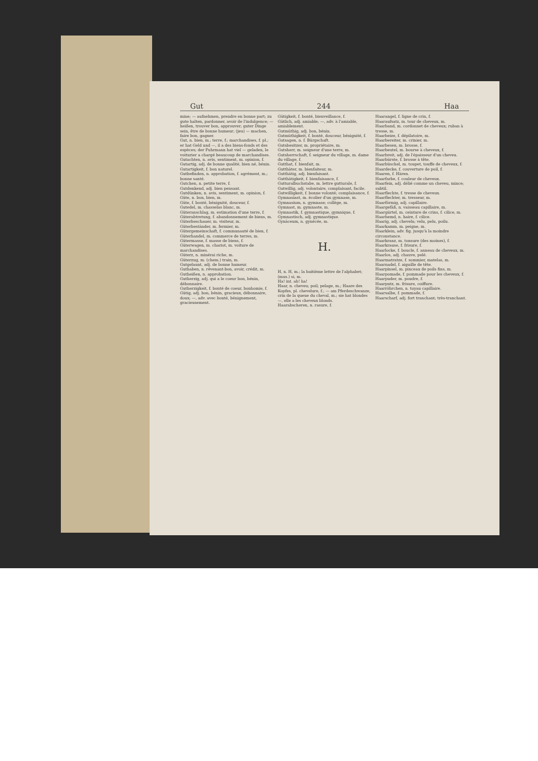Gut 244 Haa
mine; — aufnehmen, prendre en bonne part; zu gute halten, pardonner, avoir de l'indulgence; — heißen, trouver bon, approuver; guter Dinge sein, être de bonne humeur; (jeu) — machen, faire bon, gagner.
Gut, n. bien, m.; terre, f.; marchandises, f. pl.; er hat Geld und —, il a des biens-fonds et des espèces; der Fuhrmann hat viel — geladen, le voiturier a chargé beaucoup de marchandises.
Gutachten, n. avis, sentiment, m. opinion, f.
Gutartig, adj. de bonne qualité, bien né, bénin.
Gutartigkeit, f. bon naturel.
Gutbefinden, n. approbation, f. agrément, m.; bonne santé.
Gutchen, n. petite terre, f.
Gutdenkend, adj. bien pensant.
Gutdünken, n. avis, sentiment, m. opinion, f.
Güte, n. bon, bien, m.
Güte, f. bonté, bénignité, douceur, f.
Gutedel, m. chasselas blanc, m.
Güteranschlag, m. estimation d'une terre, f.
Güterabtretung, f. abandonnement de biens, m.
Güterbeschauer, m. visiteur, m.
Güterbeständer, m. fermier, m.
Gütergemeinschaft, f. communauté de bien, f.
Güterhandel, m. commerce de terres, m.
Gütermasse, f. masse de biens, f.
Güterwagen, m. chariot, m. voiture de marchandises.
Güterz, n. minérai riche, m.
Güterzug, m. (chem.) train, m.
Gutgelaunt, adj. de bonne humeur.
Guthaben, n. révenant-bon, avoir, crédit, m.
Gutheißen, n. approbation.
Gutherzig, adj. qui a le coeur bon, bénin, débonnaire.
Gutherzigkeit, f. bonté de coeur, bonhomie, f.
Gütig, adj. bon, bénin, gracieux, débonnaire, doux; —, adv. avec bonté, bénignement, gracieusement.
Gütigkeit, f. bonté, bienveillance, f.
Gütlich, adj. amiable; —, adv. à l'amiable, amiablement.
Gutmüthig, adj. bon, bénin.
Gutmüthigkeit, f. bonté, douceur, bénignité, f.
Gutsagen, n. f. Bürgschaft.
Gutsbesitzer, m. propriétaire, m.
Gutsherr, m. seigneur d'une terre, m.
Gutsherrschaft, f. seigneur du village, m. dame du village, f.
Gutthat, f. bienfait, m.
Gutthäter, m. bienfaiteur, m.
Gutthätig, adj. bienfaisant.
Gutthätigkeit, f. bienfaisance, f.
Gutturalbuchstabe, m. lettre gutturale, f.
Gutwillig, adj. volontaire, complaisant, facile.
Gutwilligkeit, f. bonne volonté; complaisance, f.
Gymnasiast, m. écolier d'un gymnase, m.
Gymnasium, n. gymnase; collège, m.
Gymnast, m. gymnaste, m.
Gymnastik, f. gymnastique, gymnique, f.
Gymnastisch, adj. gymnastique.
Gynäceum, n. gynécée, m.
H.
H, n. H, m.; la huitième lettre de l'alphabet; (mus.) si, m.
Ha! int. ah! ha!
Haar, n. cheveu; poil; pelage, m.; Haare des Kopfes, pl. chevelure, f.; — am Pferdeschwanze, crin de la queue du cheval, m.; sie hat blondes —, elle a les cheveux blonds.
Haarabscheren, n. rasure, f.
Haarangel, f. ligne de crin, f.
Haaraufsatz, m. tour de cheveux, m.
Haarband, m. cordonnet de cheveux; ruban à tresse, m.
Haarbeize, f. dépilatoire, m.
Haarbereiter, m. crinier, m.
Haarbesen, m. brosse, f.
Haarbeutel, m. bourse à cheveux, f.
Haarbreit, adj. de l'épaisseur d'un cheveu.
Haarbürste, f. brosse à tête.
Haarbüschel, m. toupet, touffe de cheveux, f.
Haardecke, f. couverture de poil, f.
Haaren, f. Hären.
Haarfarbe, f. couleur de cheveux.
Haarfein, adj. délié comme un cheveu, mince; subtil.
Haarflechte, f. tresse de cheveux.
Haarflechter, m. tresseur, m.
Haarförmig, adj. capillaire.
Haargefäß, n. vaisseau capillaire, m.
Haargürtel, m. ceinture de crins, f. cilice, m.
Haarhemd, n. haire, f. cilice.
Haarig, adj. chevelu; velu, pelu, poilu.
Haarkamm, m. peigne, m.
Haarklein, adv. fig. jusqu'à la moindre circonstance.
Haarkranz, m. tonsure (des moines), f.
Haarkrause, f. frisure, f.
Haarlocke, f. boucle, f. anneau de cheveux, m.
Haarlos, adj. chauve, pelé.
Haarmatratze, f. sommier, matelas, m.
Haarnadel, f. aiguille de tête.
Haarpinsel, m. pinceau de poils fins, m.
Haarpomade, f. pommade pour les cheveux, f.
Haarpuder, m. poudre, f.
Haarputz, m. frisure, coiffure.
Haarröhrchen, n. tuyau capillaire.
Haarsalbe, f. pommade, f.
Haarscharf, adj. fort tranchant; très-tranchant.